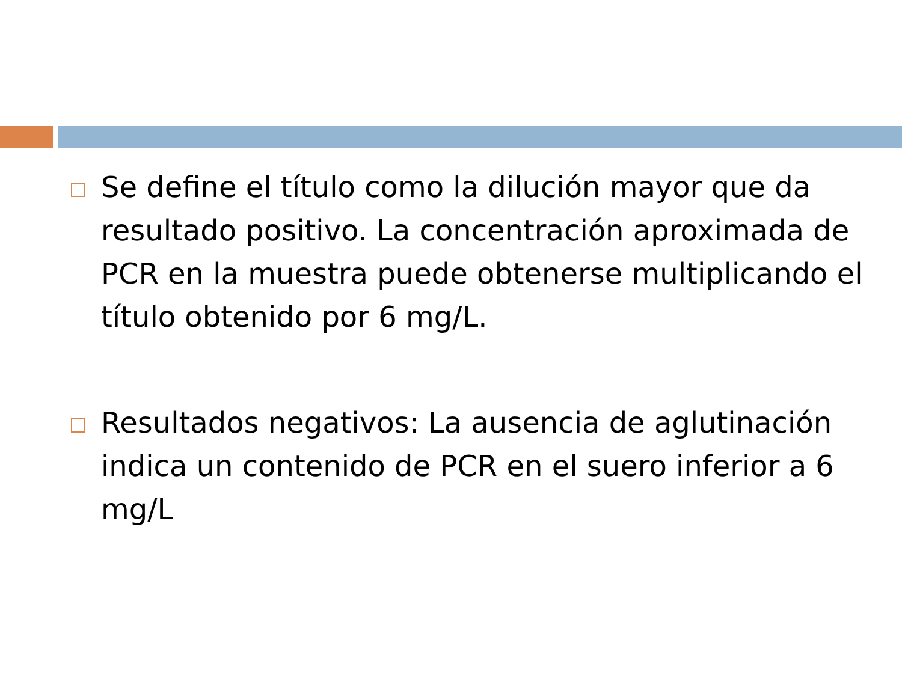Se define el título como la dilución mayor que da resultado positivo. La concentración aproximada de PCR en la muestra puede obtenerse multiplicando el título obtenido por 6 mg/L.
Resultados negativos: La ausencia de aglutinación indica un contenido de PCR en el suero inferior a 6 mg/L